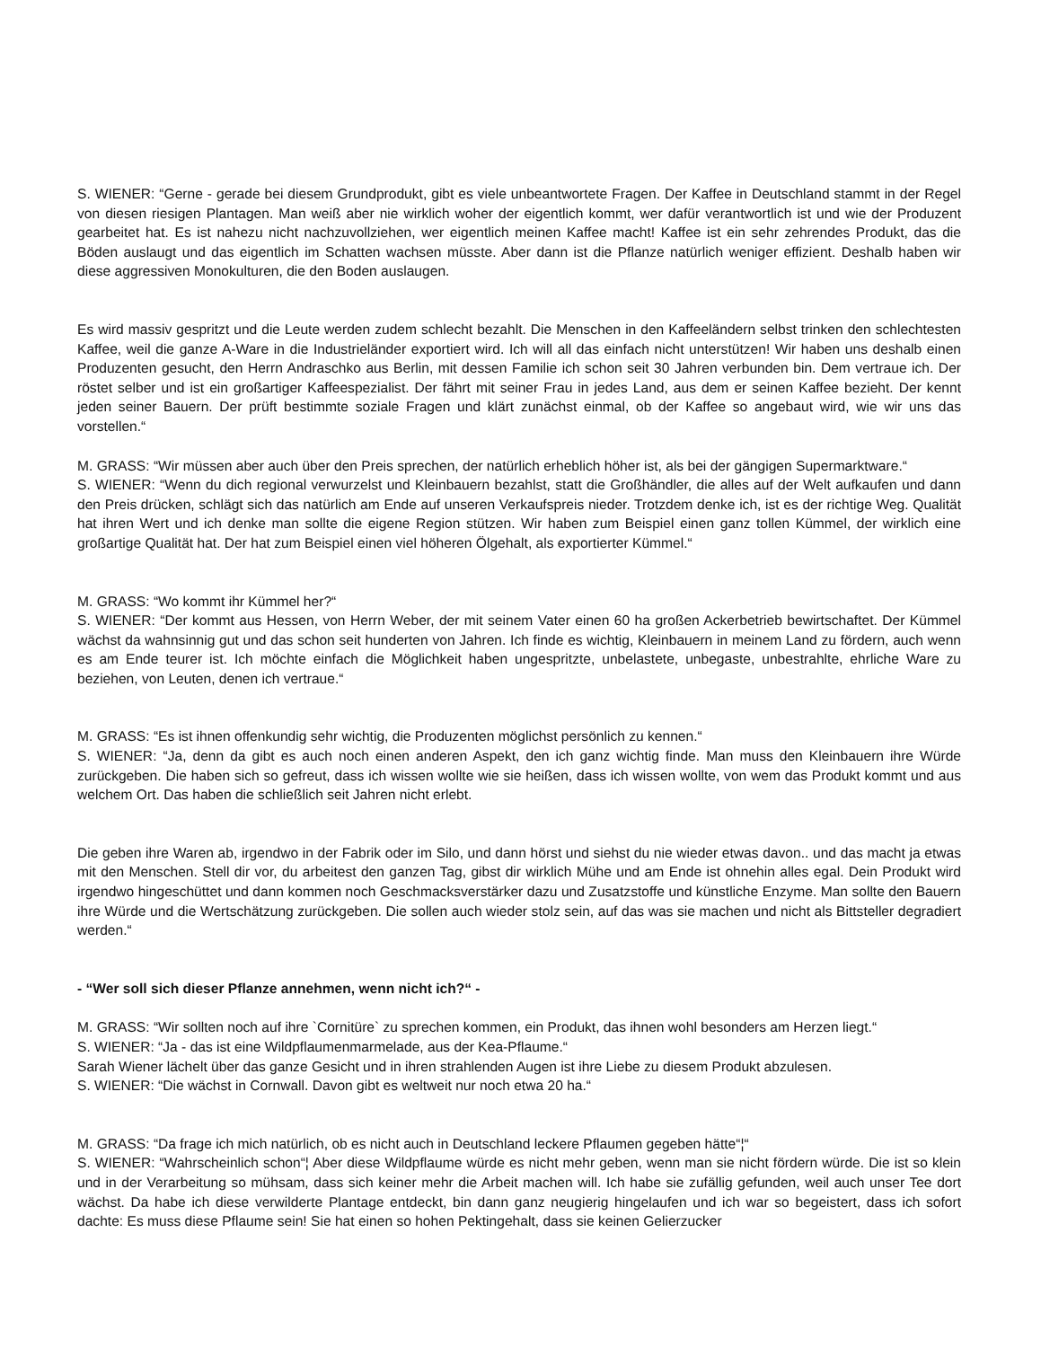S. WIENER: “Gerne - gerade bei diesem Grundprodukt, gibt es viele unbeantwortete Fragen. Der Kaffee in Deutschland stammt in der Regel von diesen riesigen Plantagen. Man weiß aber nie wirklich woher der eigentlich kommt, wer dafür verantwortlich ist und wie der Produzent gearbeitet hat. Es ist nahezu nicht nachzuvollziehen, wer eigentlich meinen Kaffee macht! Kaffee ist ein sehr zehrendes Produkt, das die Böden auslaugt und das eigentlich im Schatten wachsen müsste. Aber dann ist die Pflanze natürlich weniger effizient. Deshalb haben wir diese aggressiven Monokulturen, die den Boden auslaugen.
Es wird massiv gespritzt und die Leute werden zudem schlecht bezahlt. Die Menschen in den Kaffeeländern selbst trinken den schlechtesten Kaffee, weil die ganze A-Ware in die Industrieländer exportiert wird. Ich will all das einfach nicht unterstützen! Wir haben uns deshalb einen Produzenten gesucht, den Herrn Andraschko aus Berlin, mit dessen Familie ich schon seit 30 Jahren verbunden bin. Dem vertraue ich. Der röstet selber und ist ein großartiger Kaffeespezialist. Der fährt mit seiner Frau in jedes Land, aus dem er seinen Kaffee bezieht. Der kennt jeden seiner Bauern. Der prüft bestimmte soziale Fragen und klärt zunächst einmal, ob der Kaffee so angebaut wird, wie wir uns das vorstellen.“
M. GRASS: “Wir müssen aber auch über den Preis sprechen, der natürlich erheblich höher ist, als bei der gängigen Supermarktware.“
S. WIENER: “Wenn du dich regional verwurzelst und Kleinbauern bezahlst, statt die Großhändler, die alles auf der Welt aufkaufen und dann den Preis drücken, schlägt sich das natürlich am Ende auf unseren Verkaufspreis nieder. Trotzdem denke ich, ist es der richtige Weg. Qualität hat ihren Wert und ich denke man sollte die eigene Region stützen. Wir haben zum Beispiel einen ganz tollen Kümmel, der wirklich eine großartige Qualität hat. Der hat zum Beispiel einen viel höheren Ölgehalt, als exportierter Kümmel.“
M. GRASS: “Wo kommt ihr Kümmel her?“
S. WIENER: “Der kommt aus Hessen, von Herrn Weber, der mit seinem Vater einen 60 ha großen Ackerbetrieb bewirtschaftet. Der Kümmel wächst da wahnsinnig gut und das schon seit hunderten von Jahren. Ich finde es wichtig, Kleinbauern in meinem Land zu fördern, auch wenn es am Ende teurer ist. Ich möchte einfach die Möglichkeit haben ungespritzte, unbelastete, unbegaste, unbestrahlte, ehrliche Ware zu beziehen, von Leuten, denen ich vertraue.“
M. GRASS: “Es ist ihnen offenkundig sehr wichtig, die Produzenten möglichst persönlich zu kennen.“
S. WIENER: “Ja, denn da gibt es auch noch einen anderen Aspekt, den ich ganz wichtig finde. Man muss den Kleinbauern ihre Würde zurückgeben. Die haben sich so gefreut, dass ich wissen wollte wie sie heißen, dass ich wissen wollte, von wem das Produkt kommt und aus welchem Ort. Das haben die schließlich seit Jahren nicht erlebt.
Die geben ihre Waren ab, irgendwo in der Fabrik oder im Silo, und dann hörst und siehst du nie wieder etwas davon.. und das macht ja etwas mit den Menschen. Stell dir vor, du arbeitest den ganzen Tag, gibst dir wirklich Mühe und am Ende ist ohnehin alles egal. Dein Produkt wird irgendwo hingeschüttet und dann kommen noch Geschmacksverstärker dazu und Zusatzstoffe und künstliche Enzyme. Man sollte den Bauern ihre Würde und die Wertschätzung zurückgeben. Die sollen auch wieder stolz sein, auf das was sie machen und nicht als Bittsteller degradiert werden.“
- “Wer soll sich dieser Pflanze annehmen, wenn nicht ich?“ -
M. GRASS: “Wir sollten noch auf ihre `Cornitüre` zu sprechen kommen, ein Produkt, das ihnen wohl besonders am Herzen liegt.“
S. WIENER: “Ja - das ist eine Wildpflaumenmarmelade, aus der Kea-Pflaume.“
Sarah Wiener lächelt über das ganze Gesicht und in ihren strahlenden Augen ist ihre Liebe zu diesem Produkt abzulesen.
S. WIENER: “Die wächst in Cornwall. Davon gibt es weltweit nur noch etwa 20 ha.“
M. GRASS: “Da frage ich mich natürlich, ob es nicht auch in Deutschland leckere Pflaumen gegeben hätte“¦“
S. WIENER: “Wahrscheinlich schon“¦ Aber diese Wildpflaume würde es nicht mehr geben, wenn man sie nicht fördern würde. Die ist so klein und in der Verarbeitung so mühsam, dass sich keiner mehr die Arbeit machen will. Ich habe sie zufällig gefunden, weil auch unser Tee dort wächst. Da habe ich diese verwilderte Plantage entdeckt, bin dann ganz neugierig hingelaufen und ich war so begeistert, dass ich sofort dachte: Es muss diese Pflaume sein! Sie hat einen so hohen Pektingehalt, dass sie keinen Gelierzucker